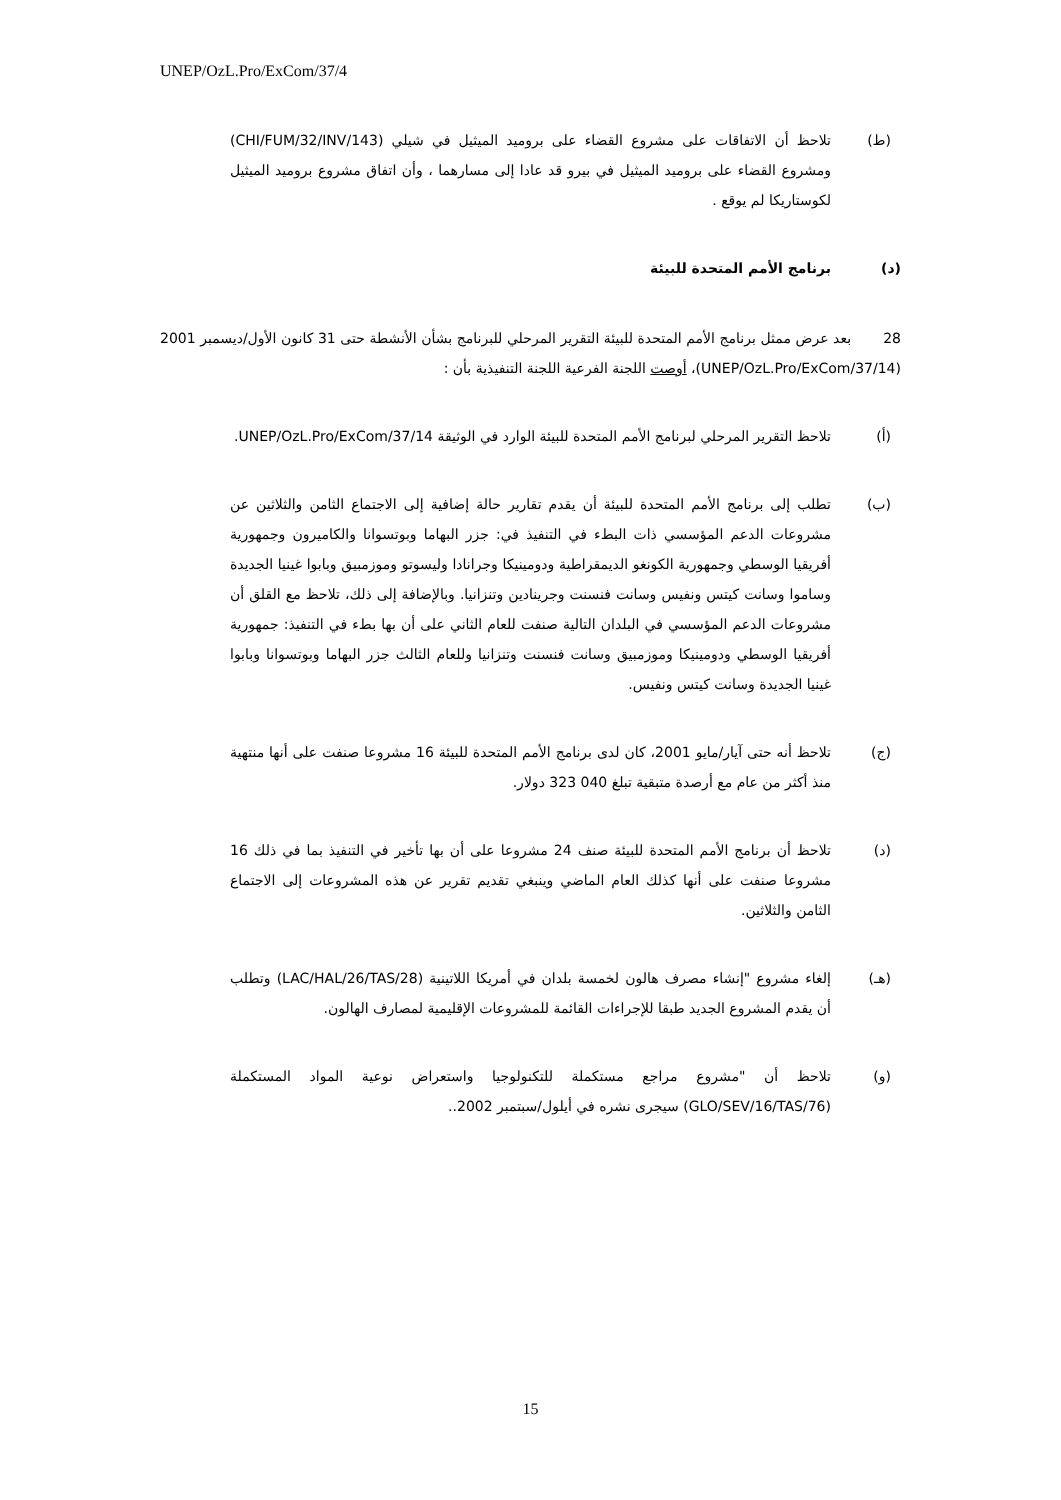UNEP/OzL.Pro/ExCom/37/4
(ط) تلاحظ أن الاتفاقات على مشروع القضاء على بروميد الميثيل في شيلي (CHI/FUM/32/INV/143) ومشروع القضاء على بروميد الميثيل في بيرو قد عادا إلى مسارهما ، وأن اتفاق مشروع بروميد الميثيل لكوستاريكا لم يوقع .
(د) برنامج الأمم المتحدة للبيئة
28 بعد عرض ممثل برنامج الأمم المتحدة للبيئة التقرير المرحلي للبرنامج بشأن الأنشطة حتى 31 كانون الأول/ديسمبر 2001 (UNEP/OzL.Pro/ExCom/37/14)، أوصت اللجنة الفرعية اللجنة التنفيذية بأن :
(أ) تلاحظ التقرير المرحلي لبرنامج الأمم المتحدة للبيئة الوارد في الوثيقة UNEP/OzL.Pro/ExCom/37/14.
(ب) تطلب إلى برنامج الأمم المتحدة للبيئة أن يقدم تقارير حالة إضافية إلى الاجتماع الثامن والثلاثين عن مشروعات الدعم المؤسسي ذات البطء في التنفيذ في: جزر البهاما وبوتسوانا والكاميرون وجمهورية أفريقيا الوسطي وجمهورية الكونغو الديمقراطية ودومينيكا وجرانادا وليسوتو وموزمبيق وبابوا غينيا الجديدة وساموا وسانت كيتس ونفيس وسانت فنسنت وجرينادين وتنزانيا. وبالإضافة إلى ذلك، تلاحظ مع القلق أن مشروعات الدعم المؤسسي في البلدان التالية صنفت للعام الثاني على أن بها بطء في التنفيذ: جمهورية أفريقيا الوسطي ودومينيكا وموزمبيق وسانت فنسنت وتنزانيا وللعام الثالث جزر البهاما وبوتسوانا وبابوا غينيا الجديدة وسانت كيتس ونفيس.
(ج) تلاحظ أنه حتى آيار/مايو 2001، كان لدى برنامج الأمم المتحدة للبيئة 16 مشروعا صنفت على أنها منتهية منذ أكثر من عام مع أرصدة متبقية تبلغ 040 323 دولار.
(د) تلاحظ أن برنامج الأمم المتحدة للبيئة صنف 24 مشروعا على أن بها تأخير في التنفيذ بما في ذلك 16 مشروعا صنفت على أنها كذلك العام الماضي وينبغي تقديم تقرير عن هذه المشروعات إلى الاجتماع الثامن والثلاثين.
(هـ) إلغاء مشروع "إنشاء مصرف هالون لخمسة بلدان في أمريكا اللاتينية (LAC/HAL/26/TAS/28) وتطلب أن يقدم المشروع الجديد طبقا للإجراءات القائمة للمشروعات الإقليمية لمصارف الهالون.
(و) تلاحظ أن "مشروع مراجع مستكملة للتكنولوجيا واستعراض نوعية المواد المستكملة (GLO/SEV/16/TAS/76) سيجرى نشره في أيلول/سبتمبر 2002..
15